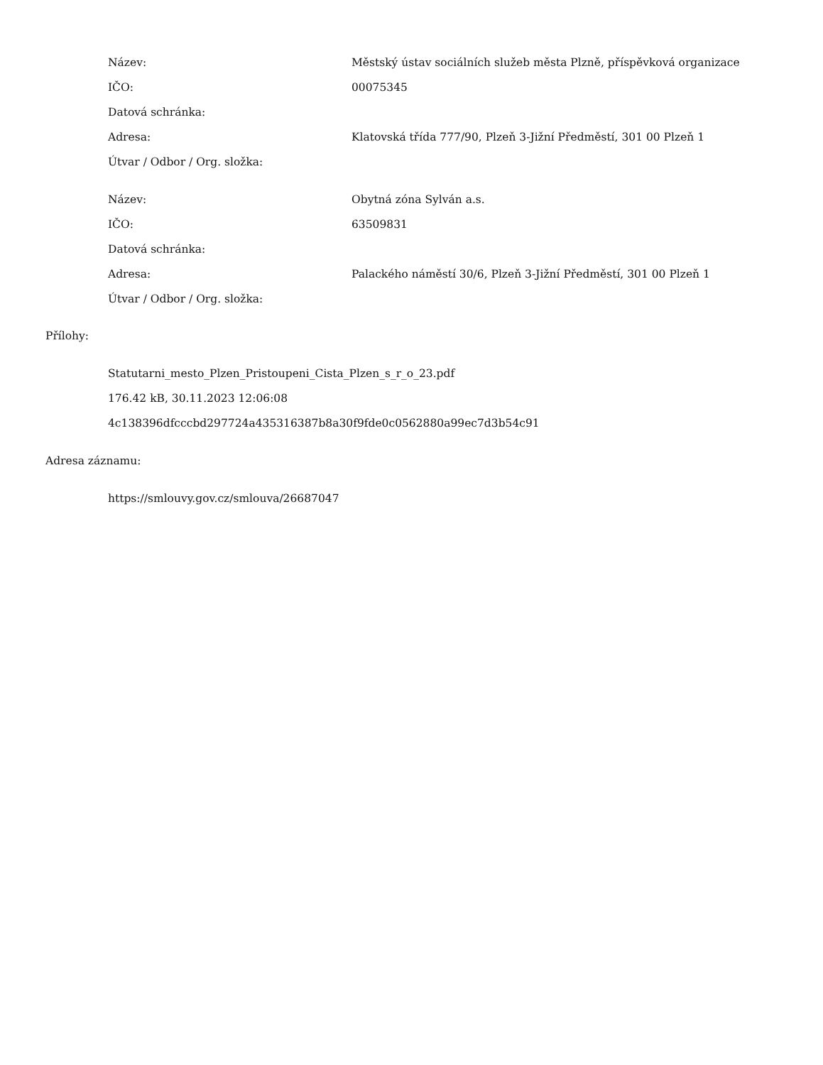| Název: | Městský ústav sociálních služeb města Plzně, příspěvková organizace |
| IČO: | 00075345 |
| Datová schránka: | |
| Adresa: | Klatovská třída 777/90, Plzeň 3-Jižní Předměstí, 301 00 Plzeň 1 |
| Útvar / Odbor / Org. složka: | |
| Název: | Obytná zóna Sylván a.s. |
| IČO: | 63509831 |
| Datová schránka: | |
| Adresa: | Palackého náměstí 30/6, Plzeň 3-Jižní Předměstí, 301 00 Plzeň 1 |
| Útvar / Odbor / Org. složka: | |
Přílohy:
Statutarni_mesto_Plzen_Pristoupeni_Cista_Plzen_s_r_o_23.pdf
176.42 kB, 30.11.2023 12:06:08
4c138396dfcccbd297724a435316387b8a30f9fde0c0562880a99ec7d3b54c91
Adresa záznamu:
https://smlouvy.gov.cz/smlouva/26687047